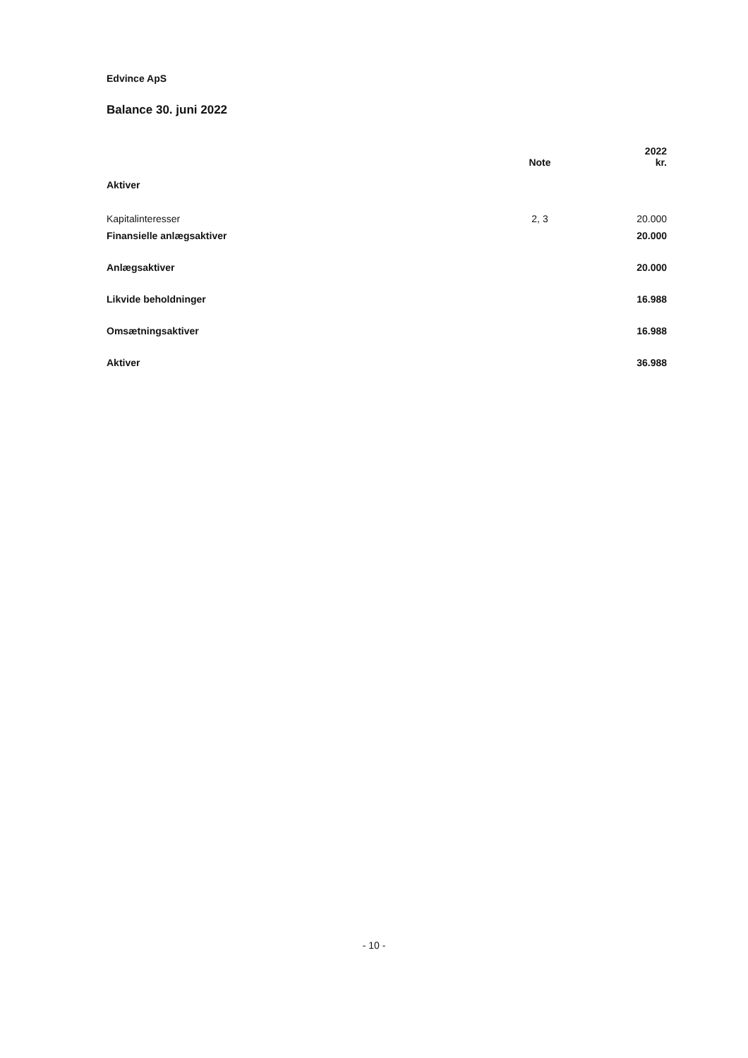Edvince ApS
Balance 30. juni 2022
| | Note | 2022 kr. |
| --- | --- | --- |
| Aktiver | | |
| Kapitalinteresser | 2, 3 | 20.000 |
| Finansielle anlægsaktiver | | 20.000 |
| Anlægsaktiver | | 20.000 |
| Likvide beholdninger | | 16.988 |
| Omsætningsaktiver | | 16.988 |
| Aktiver | | 36.988 |
- 10 -